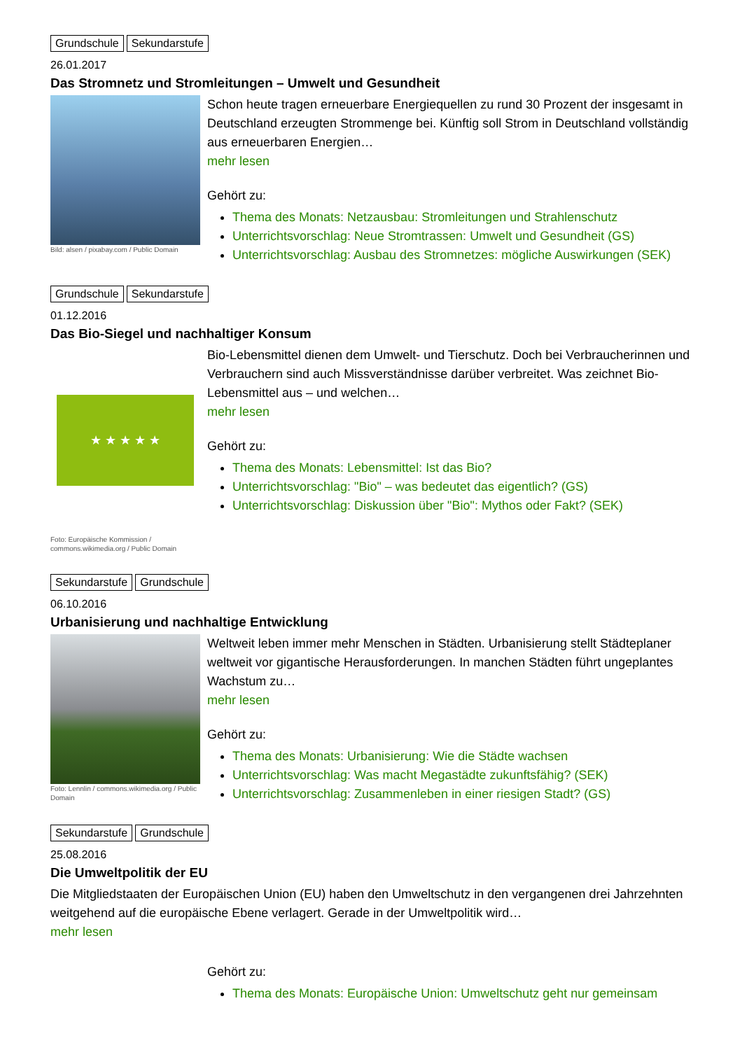Grundschule Sekundarstufe
26.01.2017
Das Stromnetz und Stromleitungen – Umwelt und Gesundheit
Bild: alsen / pixabay.com / Public Domain
Schon heute tragen erneuerbare Energiequellen zu rund 30 Prozent der insgesamt in Deutschland erzeugten Strommenge bei. Künftig soll Strom in Deutschland vollständig aus erneuerbaren Energien…
mehr lesen
Gehört zu:
Thema des Monats: Netzausbau: Stromleitungen und Strahlenschutz
Unterrichtsvorschlag: Neue Stromtrassen: Umwelt und Gesundheit (GS)
Unterrichtsvorschlag: Ausbau des Stromnetzes: mögliche Auswirkungen (SEK)
Grundschule Sekundarstufe
01.12.2016
Das Bio-Siegel und nachhaltiger Konsum
★ ★ ★ ★ ★
Foto: Europäische Kommission / commons.wikimedia.org / Public Domain
Bio-Lebensmittel dienen dem Umwelt- und Tierschutz. Doch bei Verbraucherinnen und Verbrauchern sind auch Missverständnisse darüber verbreitet. Was zeichnet Bio-Lebensmittel aus – und welchen…
mehr lesen
Gehört zu:
Thema des Monats: Lebensmittel: Ist das Bio?
Unterrichtsvorschlag: "Bio" – was bedeutet das eigentlich? (GS)
Unterrichtsvorschlag: Diskussion über "Bio": Mythos oder Fakt? (SEK)
Sekundarstufe Grundschule
06.10.2016
Urbanisierung und nachhaltige Entwicklung
Foto: Lennlin / commons.wikimedia.org / Public Domain
Weltweit leben immer mehr Menschen in Städten. Urbanisierung stellt Städteplaner weltweit vor gigantische Herausforderungen. In manchen Städten führt ungeplantes Wachstum zu…
mehr lesen
Gehört zu:
Thema des Monats: Urbanisierung: Wie die Städte wachsen
Unterrichtsvorschlag: Was macht Megastädte zukunftsfähig? (SEK)
Unterrichtsvorschlag: Zusammenleben in einer riesigen Stadt? (GS)
Sekundarstufe Grundschule
25.08.2016
Die Umweltpolitik der EU
Die Mitgliedstaaten der Europäischen Union (EU) haben den Umweltschutz in den vergangenen drei Jahrzehnten weitgehend auf die europäische Ebene verlagert. Gerade in der Umweltpolitik wird…
mehr lesen
Gehört zu:
Thema des Monats: Europäische Union: Umweltschutz geht nur gemeinsam